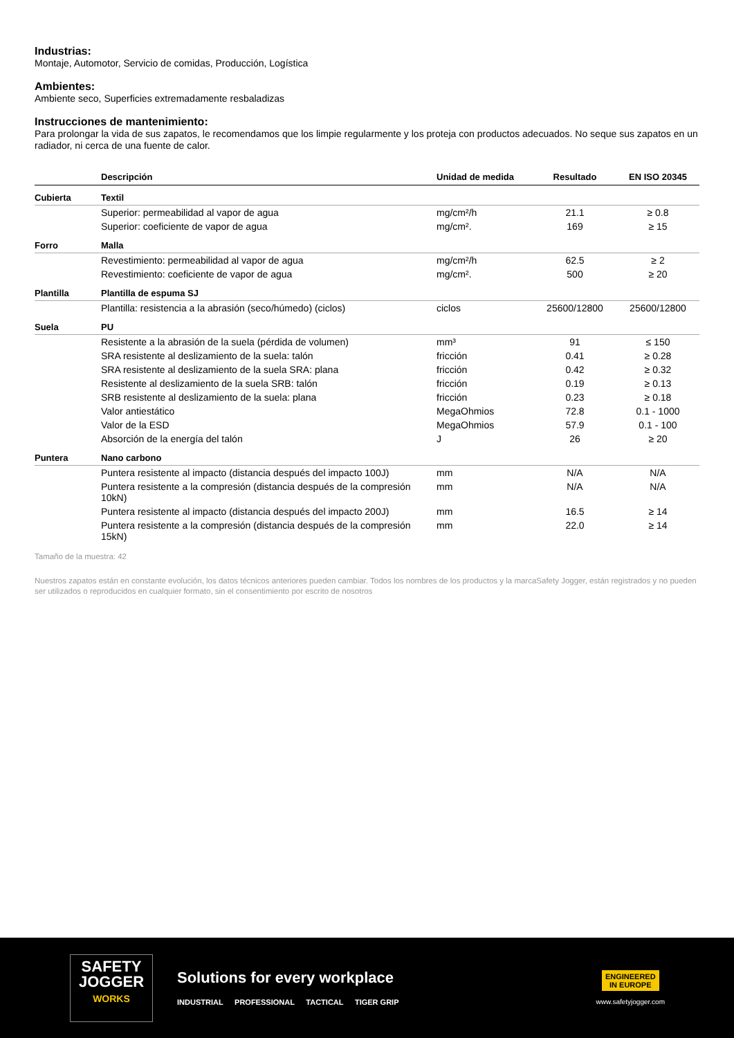Industrias:
Montaje, Automotor, Servicio de comidas, Producción, Logística
Ambientes:
Ambiente seco, Superficies extremadamente resbaladizas
Instrucciones de mantenimiento:
Para prolongar la vida de sus zapatos, le recomendamos que los limpie regularmente y los proteja con productos adecuados. No seque sus zapatos en un radiador, ni cerca de una fuente de calor.
| | Descripción | Unidad de medida | Resultado | EN ISO 20345 |
| --- | --- | --- | --- | --- |
| Cubierta | Textil | | | |
| | Superior: permeabilidad al vapor de agua | mg/cm²/h | 21.1 | ≥ 0.8 |
| | Superior: coeficiente de vapor de agua | mg/cm². | 169 | ≥ 15 |
| Forro | Malla | | | |
| | Revestimiento: permeabilidad al vapor de agua | mg/cm²/h | 62.5 | ≥ 2 |
| | Revestimiento: coeficiente de vapor de agua | mg/cm². | 500 | ≥ 20 |
| Plantilla | Plantilla de espuma SJ | | | |
| | Plantilla: resistencia a la abrasión (seco/húmedo) (ciclos) | ciclos | 25600/12800 | 25600/12800 |
| Suela | PU | | | |
| | Resistente a la abrasión de la suela (pérdida de volumen) | mm³ | 91 | ≤ 150 |
| | SRA resistente al deslizamiento de la suela: talón | fricción | 0.41 | ≥ 0.28 |
| | SRA resistente al deslizamiento de la suela SRA: plana | fricción | 0.42 | ≥ 0.32 |
| | Resistente al deslizamiento de la suela SRB: talón | fricción | 0.19 | ≥ 0.13 |
| | SRB resistente al deslizamiento de la suela: plana | fricción | 0.23 | ≥ 0.18 |
| | Valor antiestático | MegaOhmios | 72.8 | 0.1 - 1000 |
| | Valor de la ESD | MegaOhmios | 57.9 | 0.1 - 100 |
| | Absorción de la energía del talón | J | 26 | ≥ 20 |
| Puntera | Nano carbono | | | |
| | Puntera resistente al impacto (distancia después del impacto 100J) | mm | N/A | N/A |
| | Puntera resistente a la compresión (distancia después de la compresión 10kN) | mm | N/A | N/A |
| | Puntera resistente al impacto (distancia después del impacto 200J) | mm | 16.5 | ≥ 14 |
| | Puntera resistente a la compresión (distancia después de la compresión 15kN) | mm | 22.0 | ≥ 14 |
Tamaño de la muestra: 42
Nuestros zapatos están en constante evolución, los datos técnicos anteriores pueden cambiar. Todos los nombres de los productos y la marcaSafety Jogger, están registrados y no pueden ser utilizados o reproducidos en cualquier formato, sin el consentimiento por escrito de nosotros
SAFETY
JOGGER
WORKS
Solutions for every workplace
INDUSTRIAL PROFESSIONAL TACTICAL TIGER GRIP
ENGINEERED
IN EUROPE
www.safetyjogger.com